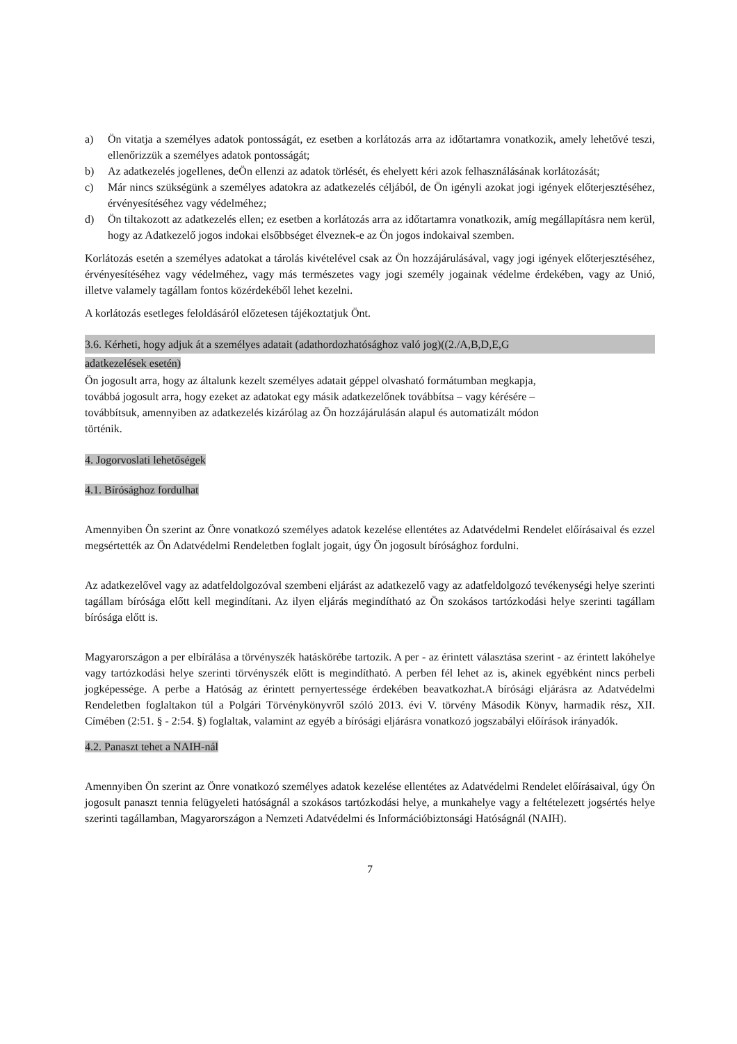a) Ön vitatja a személyes adatok pontosságát, ez esetben a korlátozás arra az időtartamra vonatkozik, amely lehetővé teszi, ellenőrizzük a személyes adatok pontosságát;
b) Az adatkezelés jogellenes, deÖn ellenzi az adatok törlését, és ehelyett kéri azok felhasználásának korlátozását;
c) Már nincs szükségünk a személyes adatokra az adatkezelés céljából, de Ön igényli azokat jogi igények előterjesztéséhez, érvényesítéséhez vagy védelméhez;
d) Ön tiltakozott az adatkezelés ellen; ez esetben a korlátozás arra az időtartamra vonatkozik, amíg megállapításra nem kerül, hogy az Adatkezelő jogos indokai elsőbbséget élveznek-e az Ön jogos indokaival szemben.
Korlátozás esetén a személyes adatokat a tárolás kivételével csak az Ön hozzájárulásával, vagy jogi igények előterjesztéséhez, érvényesítéséhez vagy védelméhez, vagy más természetes vagy jogi személy jogainak védelme érdekében, vagy az Unió, illetve valamely tagállam fontos közérdekéből lehet kezelni.
A korlátozás esetleges feloldásáról előzetesen tájékoztatjuk Önt.
3.6. Kérheti, hogy adjuk át a személyes adatait (adathordozhatósághoz való jog)((2./A,B,D,E,G
adatkezelések esetén)
Ön jogosult arra, hogy az általunk kezelt személyes adatait géppel olvasható formátumban megkapja,
továbbá jogosult arra, hogy ezeket az adatokat egy másik adatkezelőnek továbbítsa – vagy kérésére –
továbbítsuk, amennyiben az adatkezelés kizárólag az Ön hozzájárulásán alapul és automatizált módon
történik.
4. Jogorvoslati lehetőségek
4.1. Bírósághoz fordulhat
Amennyiben Ön szerint az Önre vonatkozó személyes adatok kezelése ellentétes az Adatvédelmi Rendelet előírásaival és ezzel megsértették az Ön Adatvédelmi Rendeletben foglalt jogait, úgy Ön jogosult bírósághoz fordulni.
Az adatkezelővel vagy az adatfeldolgozóval szembeni eljárást az adatkezelő vagy az adatfeldolgozó tevékenységi helye szerinti tagállam bírósága előtt kell megindítani. Az ilyen eljárás megindítható az Ön szokásos tartózkodási helye szerinti tagállam bírósága előtt is.
Magyarországon a per elbírálása a törvényszék hatáskörébe tartozik. A per - az érintett választása szerint - az érintett lakóhelye vagy tartózkodási helye szerinti törvényszék előtt is megindítható. A perben fél lehet az is, akinek egyébként nincs perbeli jogképessége. A perbe a Hatóság az érintett pernyertessége érdekében beavatkozhat.A bírósági eljárásra az Adatvédelmi Rendeletben foglaltakon túl a Polgári Törvénykönyvről szóló 2013. évi V. törvény Második Könyv, harmadik rész, XII. Címében (2:51. § - 2:54. §) foglaltak, valamint az egyéb a bírósági eljárásra vonatkozó jogszabályi előírások irányadók.
4.2. Panaszt tehet a NAIH-nál
Amennyiben Ön szerint az Önre vonatkozó személyes adatok kezelése ellentétes az Adatvédelmi Rendelet előírásaival, úgy Ön jogosult panaszt tennia felügyeleti hatóságnál a szokásos tartózkodási helye, a munkahelye vagy a feltételezett jogsértés helye szerinti tagállamban, Magyarországon a Nemzeti Adatvédelmi és Információbiztonsági Hatóságnál (NAIH).
7